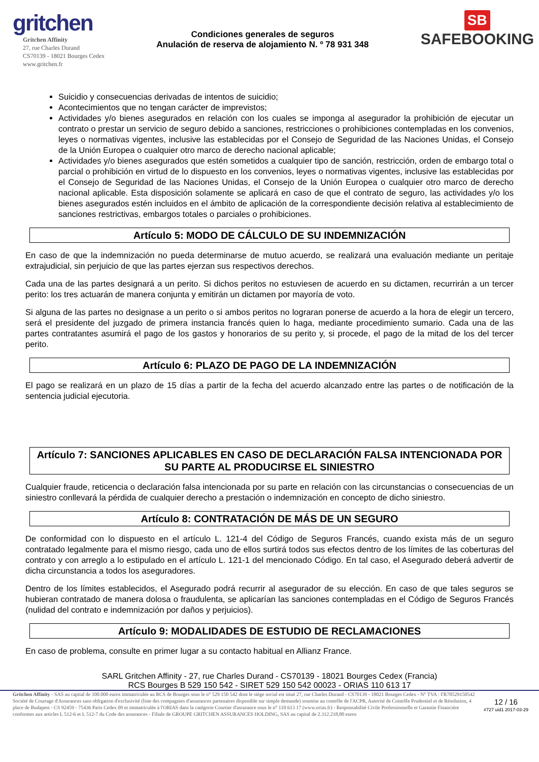gritchen
Gritchen Affinity
27, rue Charles Durand
CS70139 - 18021 Bourges Cedex
www.gritchen.fr
Condiciones generales de seguros
Anulación de reserva de alojamiento N. º 78 931 348
SB
SAFEBOOKING
Suicidio y consecuencias derivadas de intentos de suicidio;
Acontecimientos que no tengan carácter de imprevistos;
Actividades y/o bienes asegurados en relación con los cuales se imponga al asegurador la prohibición de ejecutar un contrato o prestar un servicio de seguro debido a sanciones, restricciones o prohibiciones contempladas en los convenios, leyes o normativas vigentes, inclusive las establecidas por el Consejo de Seguridad de las Naciones Unidas, el Consejo de la Unión Europea o cualquier otro marco de derecho nacional aplicable;
Actividades y/o bienes asegurados que estén sometidos a cualquier tipo de sanción, restricción, orden de embargo total o parcial o prohibición en virtud de lo dispuesto en los convenios, leyes o normativas vigentes, inclusive las establecidas por el Consejo de Seguridad de las Naciones Unidas, el Consejo de la Unión Europea o cualquier otro marco de derecho nacional aplicable. Esta disposición solamente se aplicará en caso de que el contrato de seguro, las actividades y/o los bienes asegurados estén incluidos en el ámbito de aplicación de la correspondiente decisión relativa al establecimiento de sanciones restrictivas, embargos totales o parciales o prohibiciones.
Artículo 5: MODO DE CÁLCULO DE SU INDEMNIZACIÓN
En caso de que la indemnización no pueda determinarse de mutuo acuerdo, se realizará una evaluación mediante un peritaje extrajudicial, sin perjuicio de que las partes ejerzan sus respectivos derechos.
Cada una de las partes designará a un perito. Si dichos peritos no estuviesen de acuerdo en su dictamen, recurrirán a un tercer perito: los tres actuarán de manera conjunta y emitirán un dictamen por mayoría de voto.
Si alguna de las partes no designase a un perito o si ambos peritos no lograran ponerse de acuerdo a la hora de elegir un tercero, será el presidente del juzgado de primera instancia francés quien lo haga, mediante procedimiento sumario. Cada una de las partes contratantes asumirá el pago de los gastos y honorarios de su perito y, si procede, el pago de la mitad de los del tercer perito.
Artículo 6: PLAZO DE PAGO DE LA INDEMNIZACIÓN
El pago se realizará en un plazo de 15 días a partir de la fecha del acuerdo alcanzado entre las partes o de notificación de la sentencia judicial ejecutoria.
Artículo 7: SANCIONES APLICABLES EN CASO DE DECLARACIÓN FALSA INTENCIONADA POR SU PARTE AL PRODUCIRSE EL SINIESTRO
Cualquier fraude, reticencia o declaración falsa intencionada por su parte en relación con las circunstancias o consecuencias de un siniestro conllevará la pérdida de cualquier derecho a prestación o indemnización en concepto de dicho siniestro.
Artículo 8: CONTRATACIÓN DE MÁS DE UN SEGURO
De conformidad con lo dispuesto en el artículo L. 121-4 del Código de Seguros Francés, cuando exista más de un seguro contratado legalmente para el mismo riesgo, cada uno de ellos surtirá todos sus efectos dentro de los límites de las coberturas del contrato y con arreglo a lo estipulado en el artículo L. 121-1 del mencionado Código. En tal caso, el Asegurado deberá advertir de dicha circunstancia a todos los aseguradores.
Dentro de los límites establecidos, el Asegurado podrá recurrir al asegurador de su elección. En caso de que tales seguros se hubieran contratado de manera dolosa o fraudulenta, se aplicarían las sanciones contempladas en el Código de Seguros Francés (nulidad del contrato e indemnización por daños y perjuicios).
Artículo 9: MODALIDADES DE ESTUDIO DE RECLAMACIONES
En caso de problema, consulte en primer lugar a su contacto habitual en Allianz France.
SARL Gritchen Affinity - 27, rue Charles Durand - CS70139 - 18021 Bourges Cedex (Francia)
RCS Bourges B 529 150 542 - SIRET 529 150 542 00023 - ORIAS 110 613 17
Gritchen Affinity - SAS au capital de 100.000 euros immatriculée au RCS de Bourges sous le n° 529 150 542 dont le siège social est situé 27, rue Charles Durand - CS70139 - 18021 Bourges Cedex - N° TVA : FR78529150542 Société de Courtage d'Assurances sans obligation d'exclusivité (liste des compagnies d'assurances partenaires disponible sur simple demande) soumise au contrôle de l'ACPR, Autorité de Contrôle Prudentiel et de Résolution, 4 place de Budapest - CS 92459 - 75436 Paris Cedex 09 et immatriculée à l'ORIAS dans la catégorie Courtier d'assurance sous le n° 110 613 17 (www.orias.fr) - Responsabilité Civile Professionnelle et Garantie Financière conformes aux articles L 512-6 et L 512-7 du Code des assurances - Filiale de GROUPE GRITCHEN ASSURANCES HOLDING, SAS au capital de 2.312.218,80 euros
12 / 16
#727 uid1 2017-03-29